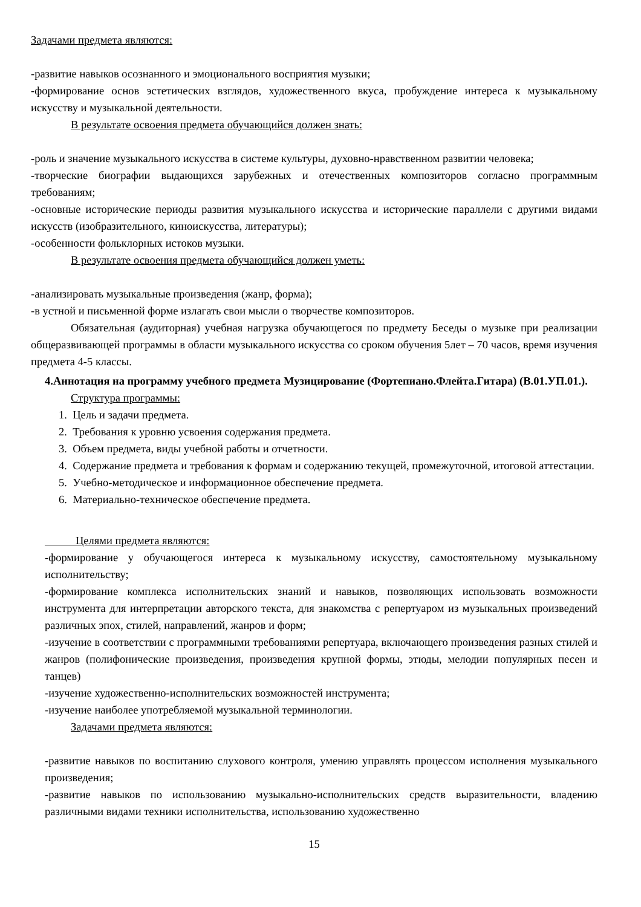Задачами предмета являются:
-развитие навыков осознанного и эмоционального восприятия музыки;
-формирование основ эстетических взглядов, художественного вкуса, пробуждение интереса к музыкальному искусству и музыкальной деятельности.
В результате освоения предмета обучающийся должен знать:
-роль и значение музыкального искусства в системе культуры, духовно-нравственном развитии человека;
-творческие биографии выдающихся зарубежных и отечественных композиторов согласно программным требованиям;
-основные исторические периоды развития музыкального искусства и исторические параллели с другими видами искусств (изобразительного, киноискусства, литературы);
-особенности фольклорных истоков музыки.
В результате освоения предмета обучающийся должен уметь:
-анализировать музыкальные произведения (жанр, форма);
-в устной и письменной форме излагать свои мысли о творчестве композиторов.
Обязательная (аудиторная) учебная нагрузка обучающегося по предмету Беседы о музыке при реализации общеразвивающей программы в области музыкального искусства со сроком обучения 5лет – 70 часов, время изучения предмета 4-5 классы.
4.Аннотация на программу учебного предмета Музицирование (Фортепиано.Флейта.Гитара) (В.01.УП.01.).
Структура программы:
1. Цель и задачи предмета.
2. Требования к уровню усвоения содержания предмета.
3. Объем предмета, виды учебной работы и отчетности.
4. Содержание предмета и требования к формам и содержанию текущей, промежуточной, итоговой аттестации.
5. Учебно-методическое и информационное обеспечение предмета.
6. Материально-техническое обеспечение предмета.
Целями предмета являются:
-формирование у обучающегося интереса к музыкальному искусству, самостоятельному музыкальному исполнительству;
-формирование комплекса исполнительских знаний и навыков, позволяющих использовать возможности инструмента для интерпретации авторского текста, для знакомства с репертуаром из музыкальных произведений различных эпох, стилей, направлений, жанров и форм;
-изучение в соответствии с программными требованиями репертуара, включающего произведения разных стилей и жанров (полифонические произведения, произведения крупной формы, этюды, мелодии популярных песен и танцев)
-изучение художественно-исполнительских возможностей инструмента;
-изучение наиболее употребляемой музыкальной терминологии.
Задачами предмета являются:
-развитие навыков по воспитанию слухового контроля, умению управлять процессом исполнения музыкального произведения;
-развитие навыков по использованию музыкально-исполнительских средств выразительности, владению различными видами техники исполнительства, использованию художественно
15